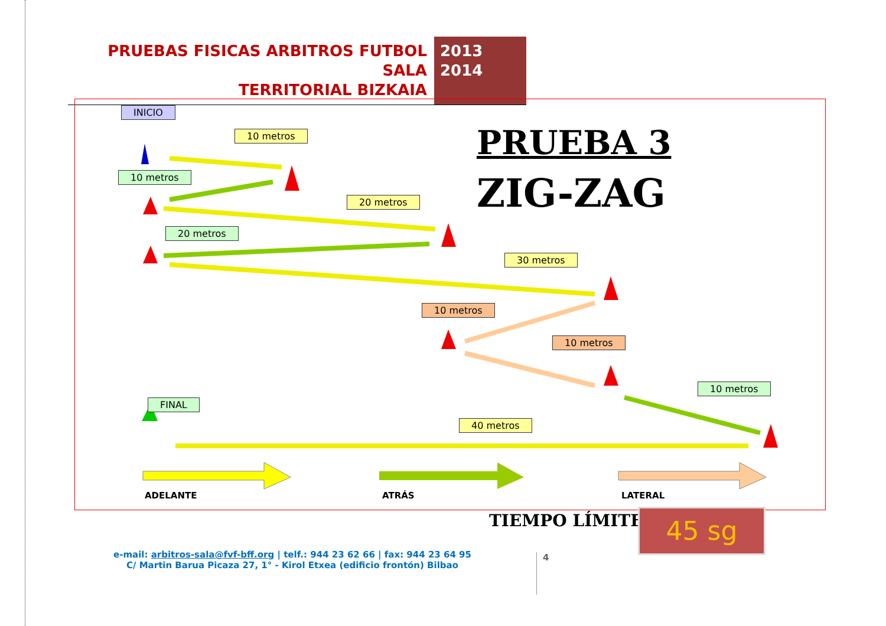PRUEBAS FISICAS ARBITROS FUTBOL SALA
TERRITORIAL BIZKAIA
2013
2014
INICIO
10 metros
10 metros
20 metros
20 metros
30 metros
10 metros
10 metros
10 metros
FINAL
40 metros
PRUEBA 3
ZIG-ZAG
ADELANTE ATRÁS LATERAL
TIEMPO LÍMITE: 45 sg
e-mail: arbitros-sala@fvf-bff.org | telf.: 944 23 62 66 | fax: 944 23 64 95
C/ Martin Barua Picaza 27, 1° - Kirol Etxea (edificio frontón) Bilbao
4